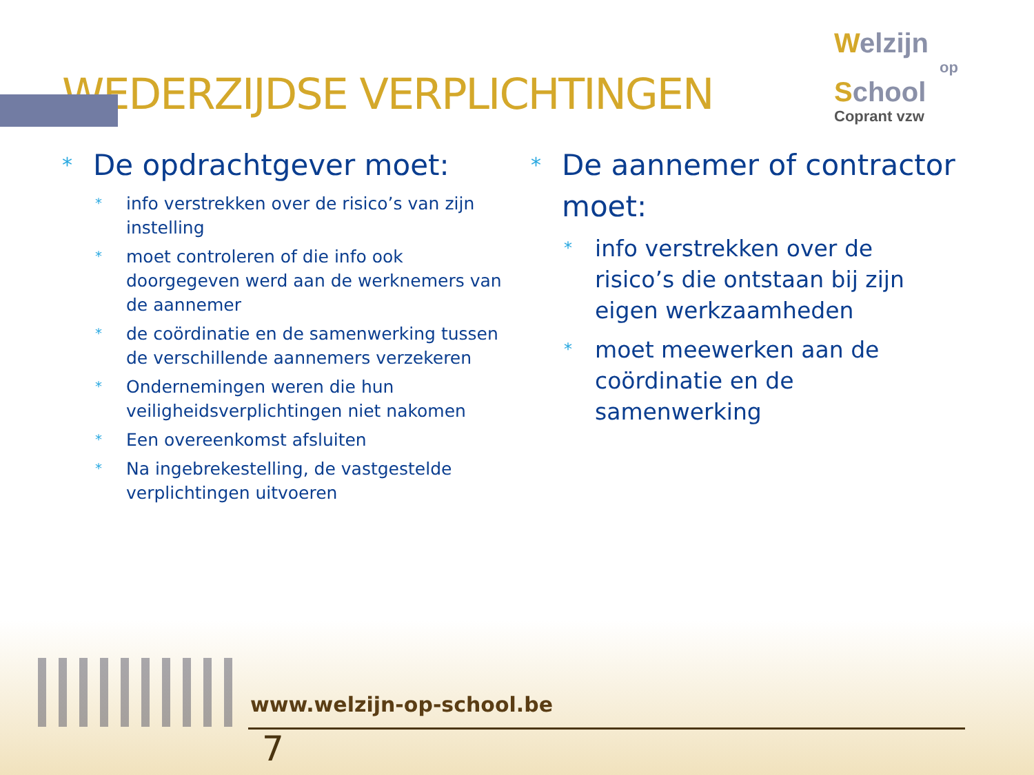Welzijn
op
School
Coprant vzw
WEDERZIJDSE VERPLICHTINGEN
* De opdrachtgever moet:
* info verstrekken over de risico’s van zijn instelling
* moet controleren of die info ook doorgegeven werd aan de werknemers van de aannemer
* de coördinatie en de samenwerking tussen de verschillende aannemers verzekeren
* Ondernemingen weren die hun veiligheidsverplichtingen niet nakomen
* Een overeenkomst afsluiten
* Na ingebrekestelling, de vastgestelde verplichtingen uitvoeren
* De aannemer of contractor moet:
* info verstrekken over de risico’s die ontstaan bij zijn eigen werkzaamheden
* moet meewerken aan de coördinatie en de samenwerking
www.welzijn-op-school.be
7